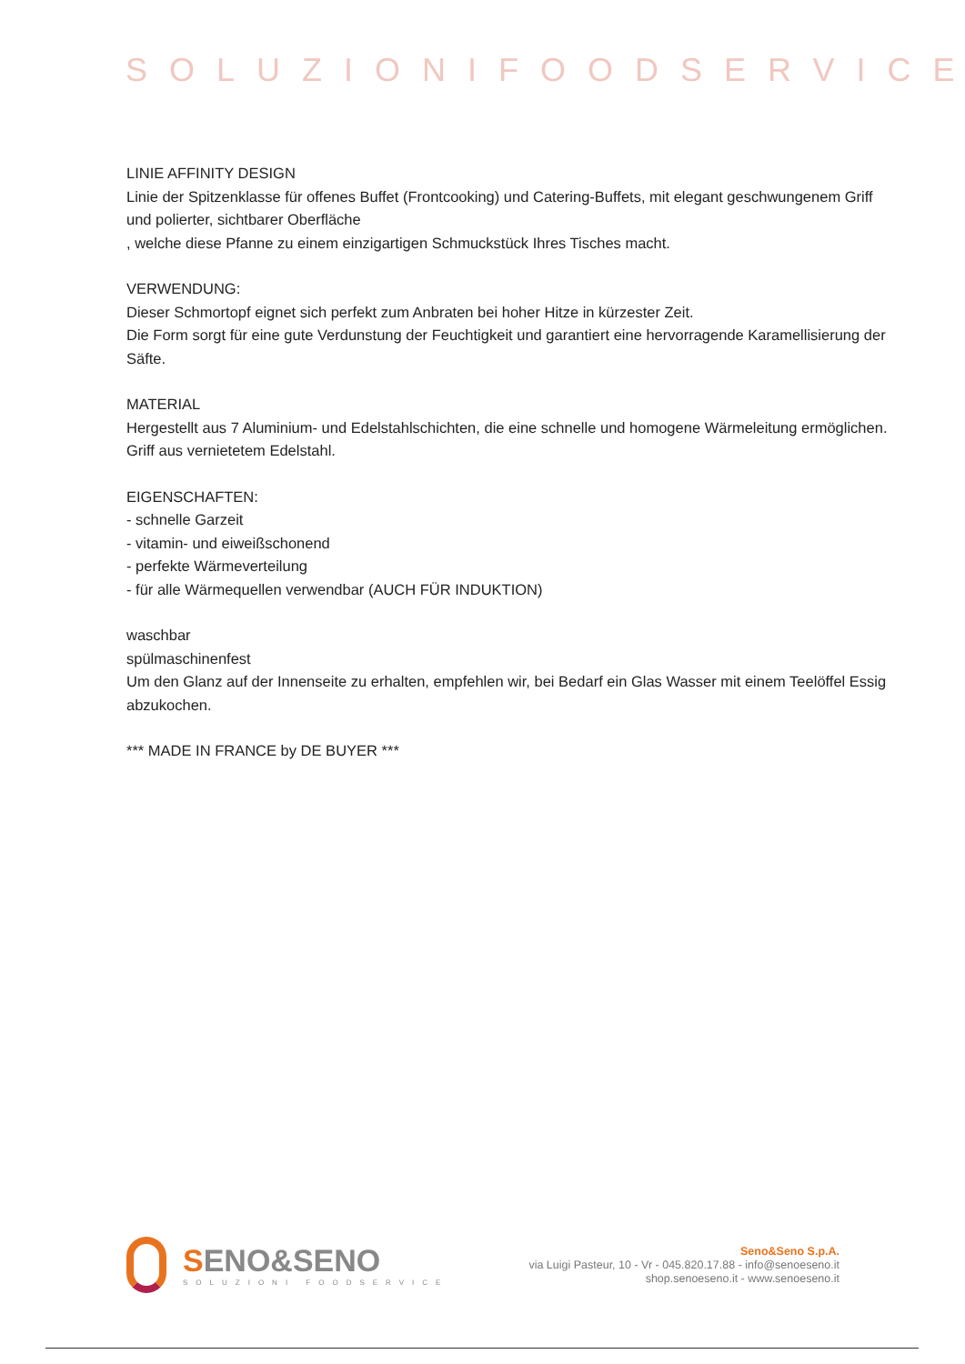SOLUZIONIFOODSERVICE
LINIE AFFINITY DESIGN
Linie der Spitzenklasse für offenes Buffet (Frontcooking) und Catering-Buffets, mit elegant geschwungenem Griff und polierter, sichtbarer Oberfläche
, welche diese Pfanne zu einem einzigartigen Schmuckstück Ihres Tisches macht.
VERWENDUNG:
Dieser Schmortopf eignet sich perfekt zum Anbraten bei hoher Hitze in kürzester Zeit.
Die Form sorgt für eine gute Verdunstung der Feuchtigkeit und garantiert eine hervorragende Karamellisierung der Säfte.
MATERIAL
Hergestellt aus 7 Aluminium- und Edelstahlschichten, die eine schnelle und homogene Wärmeleitung ermöglichen.
Griff aus vernietetem Edelstahl.
EIGENSCHAFTEN:
- schnelle Garzeit
- vitamin- und eiweißschonend
- perfekte Wärmeverteilung
- für alle Wärmequellen verwendbar (AUCH FÜR INDUKTION)
waschbar
spülmaschinenfest
Um den Glanz auf der Innenseite zu erhalten, empfehlen wir, bei Bedarf ein Glas Wasser mit einem Teelöffel Essig abzukochen.
*** MADE IN FRANCE by DE BUYER ***
SENO&SENO
SOLUZIONI FOODSERVICE
Seno&Seno S.p.A.
via Luigi Pasteur, 10 - Vr - 045.820.17.88 - info@senoeseno.it
shop.senoeseno.it - www.senoeseno.it